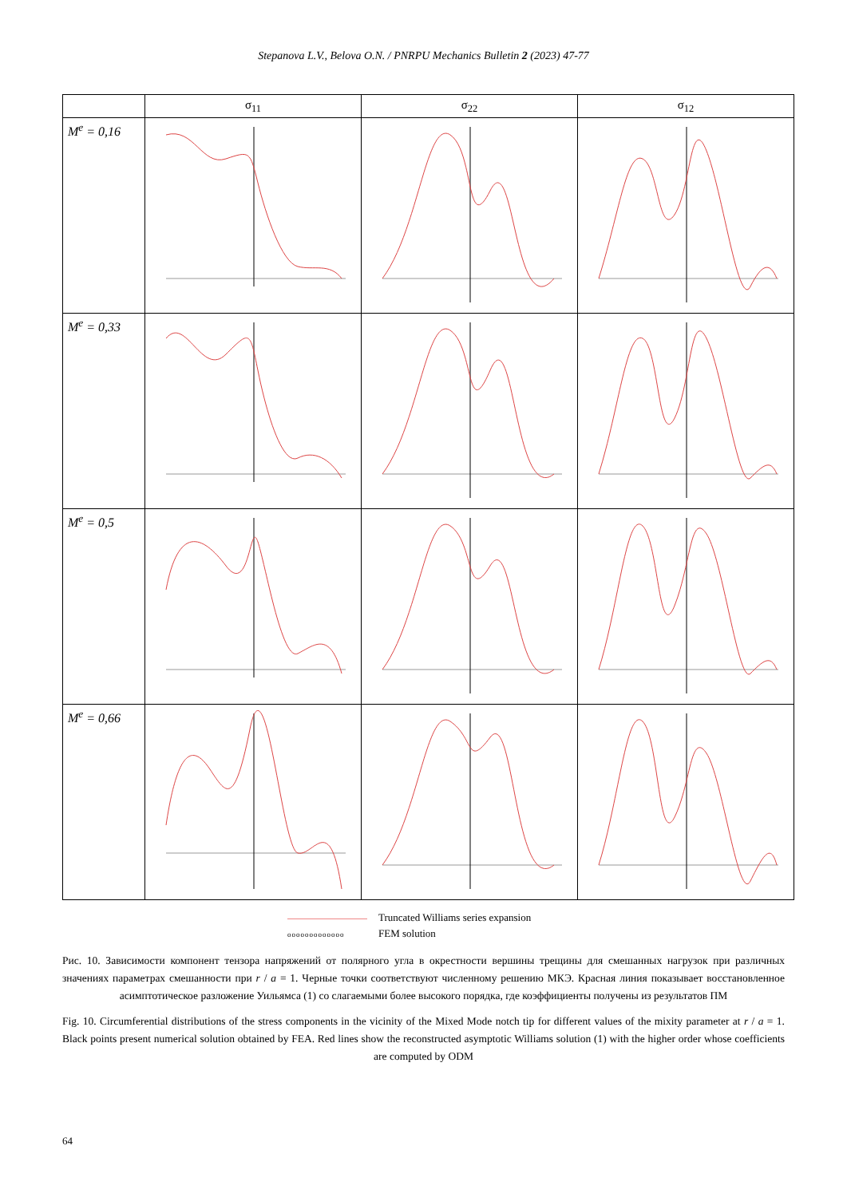Stepanova L.V., Belova O.N. / PNRPU Mechanics Bulletin 2 (2023) 47-77
| | σ<sub>11</sub> | σ<sub>22</sub> | σ<sub>12</sub> |
| --- | --- | --- | --- |
| M<sup>e</sup> = 0,16 | | | |
| M<sup>e</sup> = 0,33 | | | |
| M<sup>e</sup> = 0,5 | | | |
| M<sup>e</sup> = 0,66 | | | |
Truncated Williams series expansion
ooooooooooooo FEM solution
Рис. 10. Зависимости компонент тензора напряжений от полярного угла в окрестности вершины трещины для смешанных нагрузок при различных значениях параметрах смешанности при r / a = 1. Черные точки соответствуют численному решению МКЭ. Красная линия показывает восстановленное асимптотическое разложение Уильямса (1) со слагаемыми более высокого порядка, где коэффициенты получены из результатов ПМ
Fig. 10. Circumferential distributions of the stress components in the vicinity of the Mixed Mode notch tip for different values of the mixity parameter at r / a = 1. Black points present numerical solution obtained by FEA. Red lines show the reconstructed asymptotic Williams solution (1) with the higher order whose coefficients are computed by ODM
64